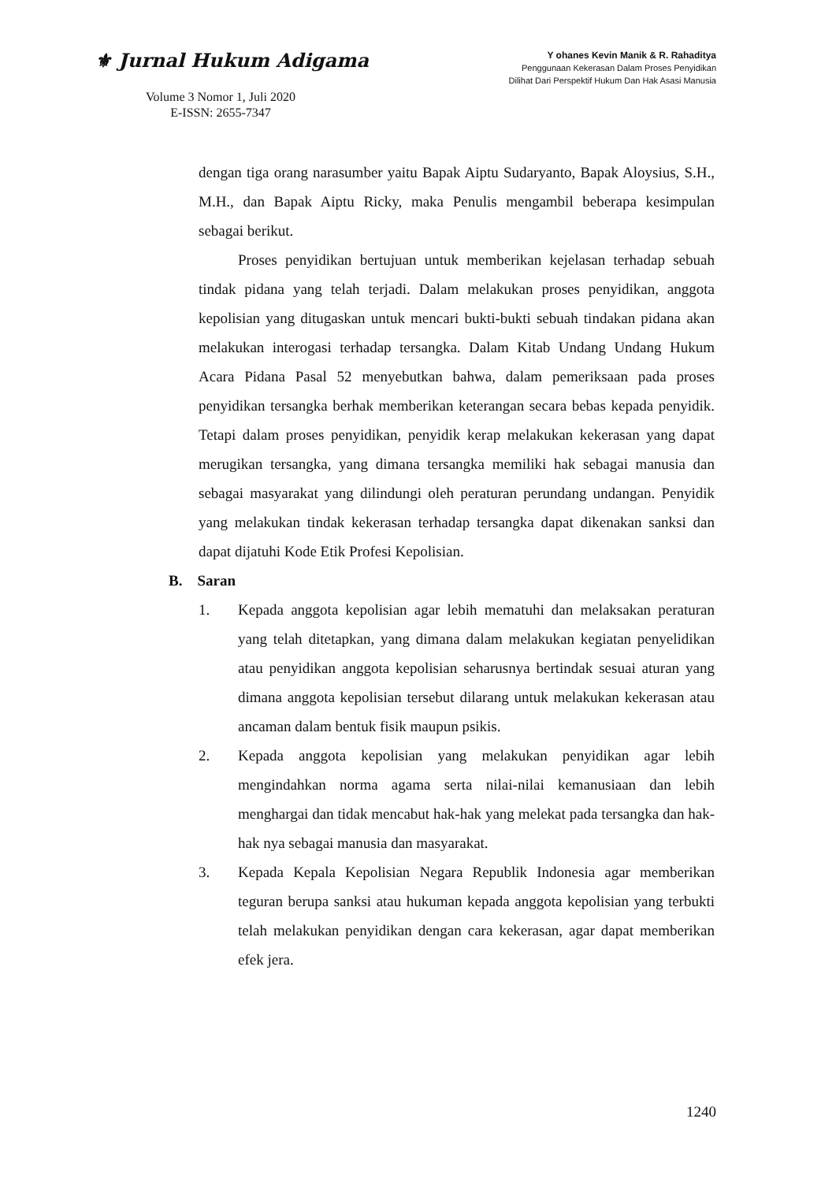⚜ Jurnal Hukum Adigama
Volume 3 Nomor 1, Juli 2020
E-ISSN: 2655-7347
Y ohanes Kevin Manik & R. Rahaditya
Penggunaan Kekerasan Dalam Proses Penyidikan
Dilihat Dari Perspektif Hukum Dan Hak Asasi Manusia
dengan tiga orang narasumber yaitu Bapak Aiptu Sudaryanto, Bapak Aloysius, S.H., M.H., dan Bapak Aiptu Ricky, maka Penulis mengambil beberapa kesimpulan sebagai berikut.
Proses penyidikan bertujuan untuk memberikan kejelasan terhadap sebuah tindak pidana yang telah terjadi. Dalam melakukan proses penyidikan, anggota kepolisian yang ditugaskan untuk mencari bukti-bukti sebuah tindakan pidana akan melakukan interogasi terhadap tersangka. Dalam Kitab Undang Undang Hukum Acara Pidana Pasal 52 menyebutkan bahwa, dalam pemeriksaan pada proses penyidikan tersangka berhak memberikan keterangan secara bebas kepada penyidik. Tetapi dalam proses penyidikan, penyidik kerap melakukan kekerasan yang dapat merugikan tersangka, yang dimana tersangka memiliki hak sebagai manusia dan sebagai masyarakat yang dilindungi oleh peraturan perundang undangan. Penyidik yang melakukan tindak kekerasan terhadap tersangka dapat dikenakan sanksi dan dapat dijatuhi Kode Etik Profesi Kepolisian.
B. Saran
1. Kepada anggota kepolisian agar lebih mematuhi dan melaksakan peraturan yang telah ditetapkan, yang dimana dalam melakukan kegiatan penyelidikan atau penyidikan anggota kepolisian seharusnya bertindak sesuai aturan yang dimana anggota kepolisian tersebut dilarang untuk melakukan kekerasan atau ancaman dalam bentuk fisik maupun psikis.
2. Kepada anggota kepolisian yang melakukan penyidikan agar lebih mengindahkan norma agama serta nilai-nilai kemanusiaan dan lebih menghargai dan tidak mencabut hak-hak yang melekat pada tersangka dan hak-hak nya sebagai manusia dan masyarakat.
3. Kepada Kepala Kepolisian Negara Republik Indonesia agar memberikan teguran berupa sanksi atau hukuman kepada anggota kepolisian yang terbukti telah melakukan penyidikan dengan cara kekerasan, agar dapat memberikan efek jera.
1240